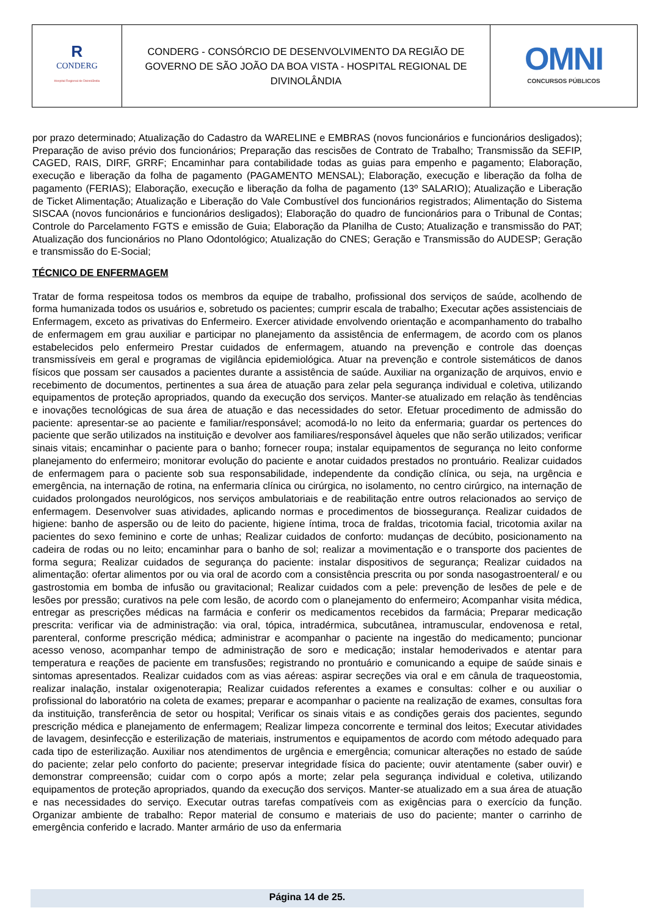| R CONDERG Hospital Regional de Divinolândia | CONDERG - CONSÓRCIO DE DESENVOLVIMENTO DA REGIÃO DE GOVERNO DE SÃO JOÃO DA BOA VISTA - HOSPITAL REGIONAL DE DIVINOLÂNDIA | OMNI CONCURSOS PÚBLICOS |
por prazo determinado; Atualização do Cadastro da WARELINE e EMBRAS (novos funcionários e funcionários desligados); Preparação de aviso prévio dos funcionários; Preparação das rescisões de Contrato de Trabalho; Transmissão da SEFIP, CAGED, RAIS, DIRF, GRRF; Encaminhar para contabilidade todas as guias para empenho e pagamento; Elaboração, execução e liberação da folha de pagamento (PAGAMENTO MENSAL); Elaboração, execução e liberação da folha de pagamento (FERIAS); Elaboração, execução e liberação da folha de pagamento (13º SALARIO); Atualização e Liberação de Ticket Alimentação; Atualização e Liberação do Vale Combustível dos funcionários registrados; Alimentação do Sistema SISCAA (novos funcionários e funcionários desligados); Elaboração do quadro de funcionários para o Tribunal de Contas; Controle do Parcelamento FGTS e emissão de Guia; Elaboração da Planilha de Custo; Atualização e transmissão do PAT; Atualização dos funcionários no Plano Odontológico; Atualização do CNES; Geração e Transmissão do AUDESP; Geração e transmissão do E-Social;
TÉCNICO DE ENFERMAGEM
Tratar de forma respeitosa todos os membros da equipe de trabalho, profissional dos serviços de saúde, acolhendo de forma humanizada todos os usuários e, sobretudo os pacientes; cumprir escala de trabalho; Executar ações assistenciais de Enfermagem, exceto as privativas do Enfermeiro. Exercer atividade envolvendo orientação e acompanhamento do trabalho de enfermagem em grau auxiliar e participar no planejamento da assistência de enfermagem, de acordo com os planos estabelecidos pelo enfermeiro Prestar cuidados de enfermagem, atuando na prevenção e controle das doenças transmissíveis em geral e programas de vigilância epidemiológica. Atuar na prevenção e controle sistemáticos de danos físicos que possam ser causados a pacientes durante a assistência de saúde. Auxiliar na organização de arquivos, envio e recebimento de documentos, pertinentes a sua área de atuação para zelar pela segurança individual e coletiva, utilizando equipamentos de proteção apropriados, quando da execução dos serviços. Manter-se atualizado em relação às tendências e inovações tecnológicas de sua área de atuação e das necessidades do setor. Efetuar procedimento de admissão do paciente: apresentar-se ao paciente e familiar/responsável; acomodá-lo no leito da enfermaria; guardar os pertences do paciente que serão utilizados na instituição e devolver aos familiares/responsável àqueles que não serão utilizados; verificar sinais vitais; encaminhar o paciente para o banho; fornecer roupa; instalar equipamentos de segurança no leito conforme planejamento do enfermeiro; monitorar evolução do paciente e anotar cuidados prestados no prontuário. Realizar cuidados de enfermagem para o paciente sob sua responsabilidade, independente da condição clínica, ou seja, na urgência e emergência, na internação de rotina, na enfermaria clínica ou cirúrgica, no isolamento, no centro cirúrgico, na internação de cuidados prolongados neurológicos, nos serviços ambulatoriais e de reabilitação entre outros relacionados ao serviço de enfermagem. Desenvolver suas atividades, aplicando normas e procedimentos de biossegurança. Realizar cuidados de higiene: banho de aspersão ou de leito do paciente, higiene íntima, troca de fraldas, tricotomia facial, tricotomia axilar na pacientes do sexo feminino e corte de unhas; Realizar cuidados de conforto: mudanças de decúbito, posicionamento na cadeira de rodas ou no leito; encaminhar para o banho de sol; realizar a movimentação e o transporte dos pacientes de forma segura; Realizar cuidados de segurança do paciente: instalar dispositivos de segurança; Realizar cuidados na alimentação: ofertar alimentos por ou via oral de acordo com a consistência prescrita ou por sonda nasogastroenteral/ e ou gastrostomia em bomba de infusão ou gravitacional; Realizar cuidados com a pele: prevenção de lesões de pele e de lesões por pressão; curativos na pele com lesão, de acordo com o planejamento do enfermeiro; Acompanhar visita médica, entregar as prescrições médicas na farmácia e conferir os medicamentos recebidos da farmácia; Preparar medicação prescrita: verificar via de administração: via oral, tópica, intradérmica, subcutânea, intramuscular, endovenosa e retal, parenteral, conforme prescrição médica; administrar e acompanhar o paciente na ingestão do medicamento; puncionar acesso venoso, acompanhar tempo de administração de soro e medicação; instalar hemoderivados e atentar para temperatura e reações de paciente em transfusões; registrando no prontuário e comunicando a equipe de saúde sinais e sintomas apresentados. Realizar cuidados com as vias aéreas: aspirar secreções via oral e em cânula de traqueostomia, realizar inalação, instalar oxigenoterapia; Realizar cuidados referentes a exames e consultas: colher e ou auxiliar o profissional do laboratório na coleta de exames; preparar e acompanhar o paciente na realização de exames, consultas fora da instituição, transferência de setor ou hospital; Verificar os sinais vitais e as condições gerais dos pacientes, segundo prescrição médica e planejamento de enfermagem; Realizar limpeza concorrente e terminal dos leitos; Executar atividades de lavagem, desinfecção e esterilização de materiais, instrumentos e equipamentos de acordo com método adequado para cada tipo de esterilização. Auxiliar nos atendimentos de urgência e emergência; comunicar alterações no estado de saúde do paciente; zelar pelo conforto do paciente; preservar integridade física do paciente; ouvir atentamente (saber ouvir) e demonstrar compreensão; cuidar com o corpo após a morte; zelar pela segurança individual e coletiva, utilizando equipamentos de proteção apropriados, quando da execução dos serviços. Manter-se atualizado em a sua área de atuação e nas necessidades do serviço. Executar outras tarefas compatíveis com as exigências para o exercício da função. Organizar ambiente de trabalho: Repor material de consumo e materiais de uso do paciente; manter o carrinho de emergência conferido e lacrado. Manter armário de uso da enfermaria
Página 14 de 25.